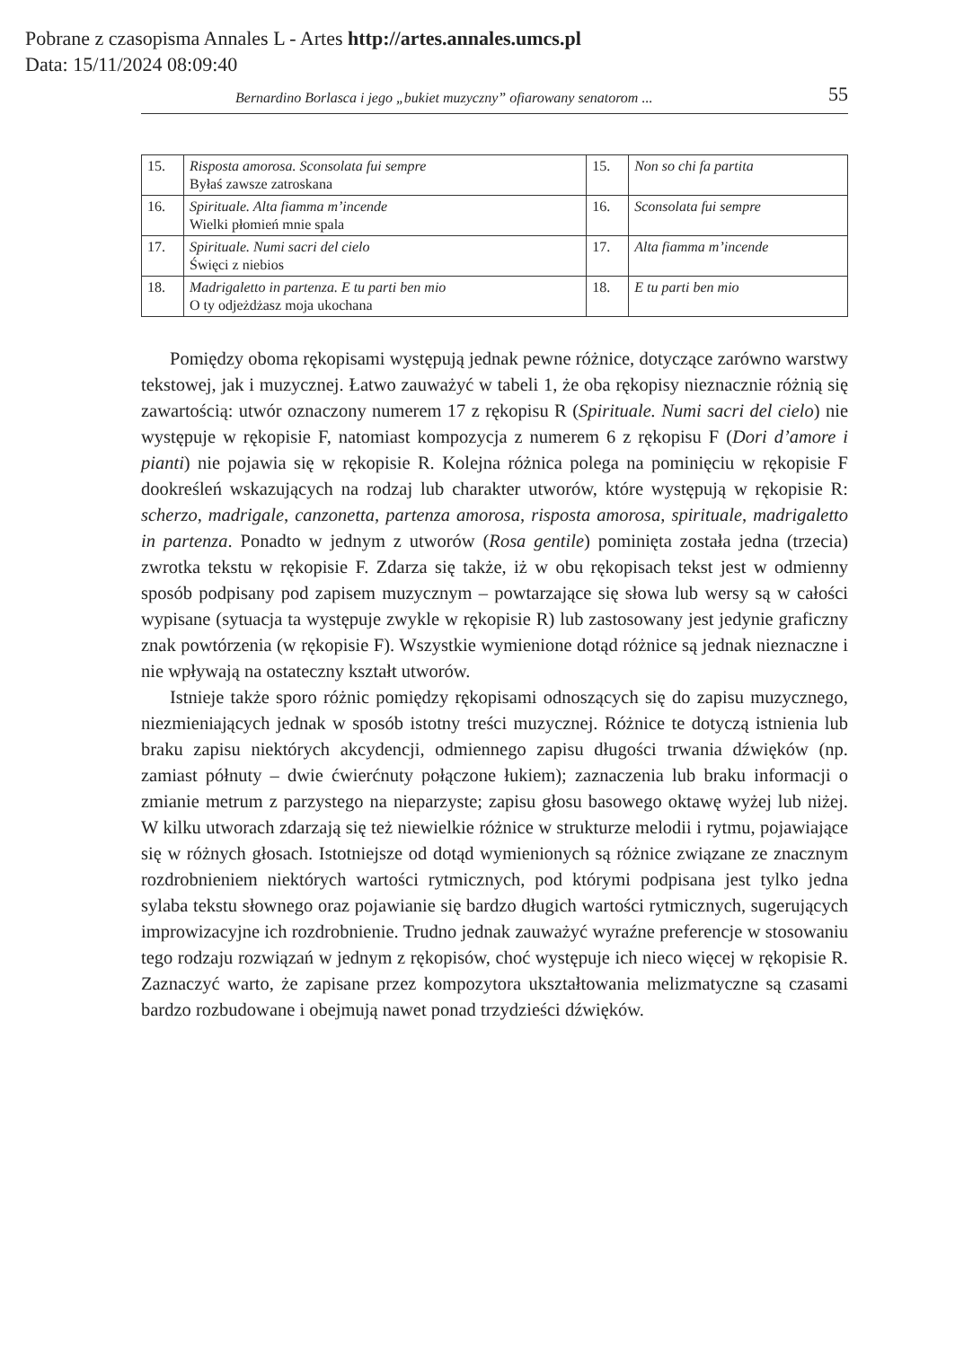Pobrane z czasopisma Annales L - Artes http://artes.annales.umcs.pl
Data: 15/11/2024 08:09:40
Bernardino Borlasca i jego „bukiet muzyczny” ofiarowany senatorom ... 55
| 15. | Risposta amorosa. Sconsolata fui sempre Byłaś zawsze zatroskana | 15. | Non so chi fa partita |
| 16. | Spirituale. Alta fiamma m’incende Wielki płomień mnie spala | 16. | Sconsolata fui sempre |
| 17. | Spirituale. Numi sacri del cielo Święci z niebios | 17. | Alta fiamma m’incende |
| 18. | Madrigaletto in partenza. E tu parti ben mio O ty odjeżdżasz moja ukochana | 18. | E tu parti ben mio |
Pomiędzy oboma rękopisami występują jednak pewne różnice, dotyczące zarówno warstwy tekstowej, jak i muzycznej. Łatwo zauważyć w tabeli 1, że oba rękopisy nieznacznie różnią się zawartością: utwór oznaczony numerem 17 z rękopisu R (Spirituale. Numi sacri del cielo) nie występuje w rękopisie F, natomiast kompozycja z numerem 6 z rękopisu F (Dori d’amore i pianti) nie pojawia się w rękopisie R. Kolejna różnica polega na pominięciu w rękopisie F dookreśleń wskazujących na rodzaj lub charakter utworów, które występują w rękopisie R: scherzo, madrigale, canzonetta, partenza amorosa, risposta amorosa, spirituale, madrigaletto in partenza. Ponadto w jednym z utworów (Rosa gentile) pominięta została jedna (trzecia) zwrotka tekstu w rękopisie F. Zdarza się także, iż w obu rękopisach tekst jest w odmienny sposób podpisany pod zapisem muzycznym – powtarzające się słowa lub wersy są w całości wypisane (sytuacja ta występuje zwykle w rękopisie R) lub zastosowany jest jedynie graficzny znak powtórzenia (w rękopisie F). Wszystkie wymienione dotąd różnice są jednak nieznaczne i nie wpływają na ostateczny kształt utworów.
Istnieje także sporo różnic pomiędzy rękopisami odnoszących się do zapisu muzycznego, niezmieniających jednak w sposób istotny treści muzycznej. Różnice te dotyczą istnienia lub braku zapisu niektórych akcydencji, odmiennego zapisu długości trwania dźwięków (np. zamiast półnuty – dwie ćwierćnuty połączone łukiem); zaznaczenia lub braku informacji o zmianie metrum z parzystego na nieparzyste; zapisu głosu basowego oktawę wyżej lub niżej. W kilku utworach zdarzają się też niewielkie różnice w strukturze melodii i rytmu, pojawiające się w różnych głosach. Istotniejsze od dotąd wymienionych są różnice związane ze znacznym rozdrobnieniem niektórych wartości rytmicznych, pod którymi podpisana jest tylko jedna sylaba tekstu słownego oraz pojawianie się bardzo długich wartości rytmicznych, sugerujących improwizacyjne ich rozdrobnienie. Trudno jednak zauważyć wyraźne preferencje w stosowaniu tego rodzaju rozwiązań w jednym z rękopisów, choć występuje ich nieco więcej w rękopisie R. Zaznaczyć warto, że zapisane przez kompozytora ukształtowania melizmatyczne są czasami bardzo rozbudowane i obejmują nawet ponad trzydzieści dźwięków.